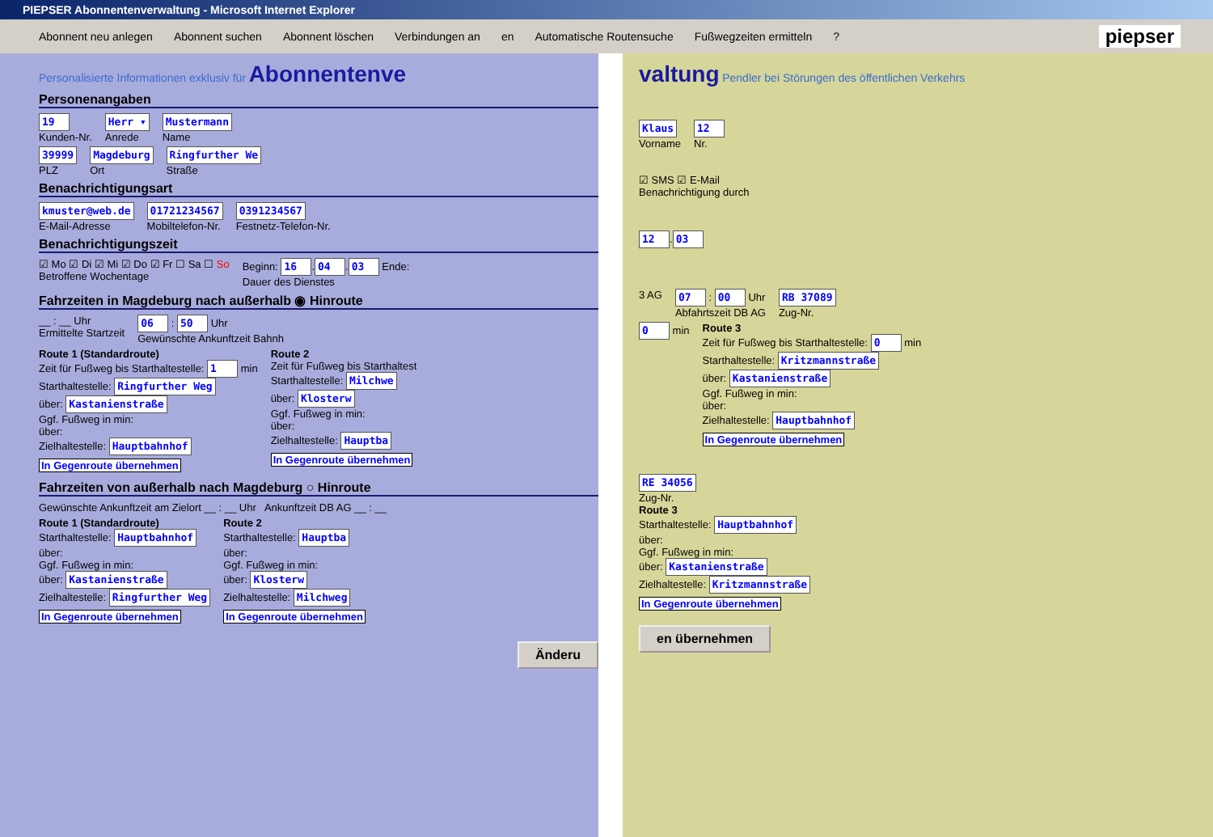PIEPSER Abonnentenverwaltung - Microsoft Internet Explorer
Abonnent neu anlegen Abonnent suchen Abonnent löschen Verbindungen an en Automatische Routensuche Fußwegzeiten ermitteln? piepser
Personalisierte Informationen exklusiv für
Abonnentenve
Personenangaben
19
Kunden-Nr.
Herr ▾
Anrede
Mustermann
Name
39999
PLZ
Magdeburg
Ort
Ringfurther We
Straße
Benachrichtigungsart
kmuster@web.de
E-Mail-Adresse
01721234567
Mobiltelefon-Nr.
0391234567
Festnetz-Telefon-Nr.
Benachrichtigungszeit
☑ Mo ☑ Di ☑ Mi ☑ Do ☑ Fr ☐ Sa ☐ So
Betroffene Wochentage
Beginn: 16. 04. 03 Ende:
Dauer des Dienstes
Fahrzeiten in Magdeburg nach außerhalb ◉ Hinroute
__ : __ Uhr
Ermittelte Startzeit
06 : 50 Uhr
Gewünschte Ankunftzeit Bahnh
Route 1 (Standardroute)
Zeit für Fußweg bis Starthaltestelle: 1 min
Starthaltestelle: Ringfurther Weg
über: Kastanienstraße
Ggf. Fußweg in min:
über:
Zielhaltestelle: Hauptbahnhof
In Gegenroute übernehmen
Route 2
Zeit für Fußweg bis Starthaltest
Starthaltestelle: Milchwe
über: Klosterw
Ggf. Fußweg in min:
über:
Zielhaltestelle: Hauptba
In Gegenroute übernehmen
Fahrzeiten von außerhalb nach Magdeburg ○ Hinroute
Gewünschte Ankunftzeit am Zielort __ : __ Uhr Ankunftzeit DB AG __ : __
Route 1 (Standardroute)
Starthaltestelle: Hauptbahnhof
über:
Ggf. Fußweg in min:
über: Kastanienstraße
Zielhaltestelle: Ringfurther Weg
In Gegenroute übernehmen
Route 2
Starthaltestelle: Hauptba
über:
Ggf. Fußweg in min:
über: Klosterw
Zielhaltestelle: Milchweg
In Gegenroute übernehmen
Änderu
valtung
Pendler bei Störungen des öffentlichen Verkehrs
Klaus
Vorname
12
Nr.
☑ SMS ☑ E-Mail
Benachrichtigung durch
12. 03
3 AG
07 : 00 Uhr
Abfahrtszeit DB AG
RB 37089
Zug-Nr.
0 min
Route 3
Zeit für Fußweg bis Starthaltestelle: 0 min
Starthaltestelle: Kritzmannstraße
über: Kastanienstraße
Ggf. Fußweg in min:
über:
Zielhaltestelle: Hauptbahnhof
In Gegenroute übernehmen
RE 34056
Zug-Nr.
Route 3
Starthaltestelle: Hauptbahnhof
über:
Ggf. Fußweg in min:
über: Kastanienstraße
Zielhaltestelle: Kritzmannstraße
In Gegenroute übernehmen
en übernehmen